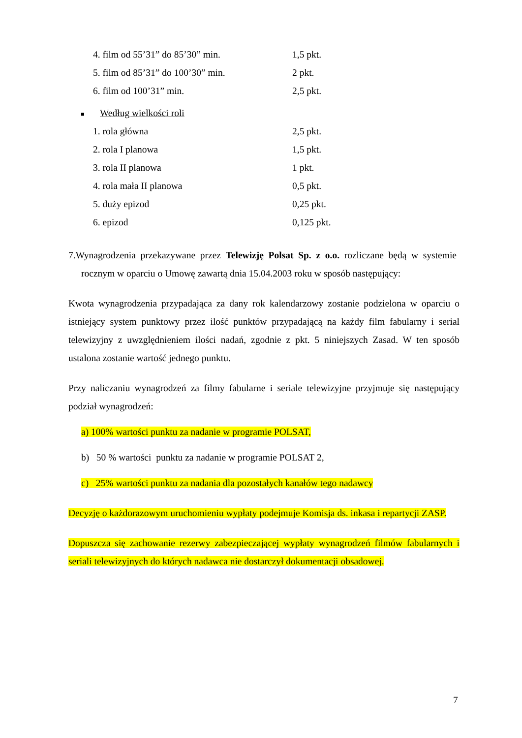| 4. film od 55’31” do 85’30” min. | 1,5 pkt. |
| 5. film od 85’31” do 100’30” min. | 2 pkt. |
| 6. film od 100’31” min. | 2,5 pkt. |
Według wielkości roli
| 1. rola główna | 2,5 pkt. |
| 2. rola I planowa | 1,5 pkt. |
| 3. rola II planowa | 1 pkt. |
| 4. rola mała II planowa | 0,5 pkt. |
| 5. duży epizod | 0,25 pkt. |
| 6. epizod | 0,125 pkt. |
7.Wynagrodzenia przekazywane przez Telewizję Polsat Sp. z o.o. rozliczane będą w systemie rocznym w oparciu o Umowę zawartą dnia 15.04.2003 roku w sposób następujący:
Kwota wynagrodzenia przypadająca za dany rok kalendarzowy zostanie podzielona w oparciu o istniejący system punktowy przez ilość punktów przypadającą na każdy film fabularny i serial telewizyjny z uwzględnieniem ilości nadań, zgodnie z pkt. 5 niniejszych Zasad. W ten sposób ustalona zostanie wartość jednego punktu.
Przy naliczaniu wynagrodzeń za filmy fabularne i seriale telewizyjne przyjmuje się następujący podział wynagrodzeń:
a) 100% wartości punktu za nadanie w programie POLSAT,
b) 50 % wartości punktu za nadanie w programie POLSAT 2,
c) 25% wartości punktu za nadania dla pozostałych kanałów tego nadawcy
Decyzję o każdorazowym uruchomieniu wypłaty podejmuje Komisja ds. inkasa i repartycji ZASP.
Dopuszcza się zachowanie rezerwy zabezpieczającej wypłaty wynagrodzeń filmów fabularnych i seriali telewizyjnych do których nadawca nie dostarczył dokumentacji obsadowej.
7